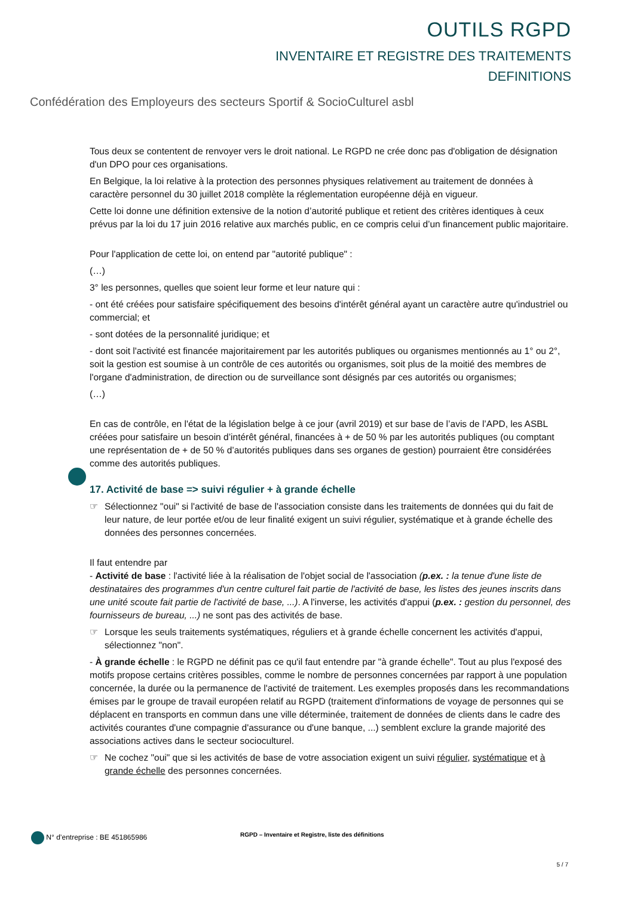OUTILS RGPD
INVENTAIRE ET REGISTRE DES TRAITEMENTS
DEFINITIONS
Confédération des Employeurs des secteurs Sportif & SocioCulturel asbl
Tous deux se contentent de renvoyer vers le droit national. Le RGPD ne crée donc pas d'obligation de désignation d'un DPO pour ces organisations.
En Belgique, la loi relative à la protection des personnes physiques relativement au traitement de données à caractère personnel du 30 juillet 2018 complète la réglementation européenne déjà en vigueur.
Cette loi donne une définition extensive de la notion d’autorité publique et retient des critères identiques à ceux prévus par la loi du 17 juin 2016 relative aux marchés public, en ce compris celui d’un financement public majoritaire.
Pour l'application de cette loi, on entend par "autorité publique" :
(…)
3° les personnes, quelles que soient leur forme et leur nature qui :
- ont été créées pour satisfaire spécifiquement des besoins d'intérêt général ayant un caractère autre qu'industriel ou commercial; et
- sont dotées de la personnalité juridique; et
- dont soit l'activité est financée majoritairement par les autorités publiques ou organismes mentionnés au 1° ou 2°, soit la gestion est soumise à un contrôle de ces autorités ou organismes, soit plus de la moitié des membres de l'organe d'administration, de direction ou de surveillance sont désignés par ces autorités ou organismes;
(…)
En cas de contrôle, en l'état de la législation belge à ce jour (avril 2019) et sur base de l’avis de l’APD, les ASBL créées pour satisfaire un besoin d’intérêt général, financées à + de 50 % par les autorités publiques (ou comptant une représentation de + de 50 % d’autorités publiques dans ses organes de gestion) pourraient être considérées comme des autorités publiques.
17. Activité de base => suivi régulier + à grande échelle
☞ Sélectionnez "oui" si l'activité de base de l'association consiste dans les traitements de données qui du fait de leur nature, de leur portée et/ou de leur finalité exigent un suivi régulier, systématique et à grande échelle des données des personnes concernées.
Il faut entendre par
- Activité de base : l'activité liée à la réalisation de l'objet social de l'association (p.ex. : la tenue d'une liste de destinataires des programmes d'un centre culturel fait partie de l'activité de base, les listes des jeunes inscrits dans une unité scoute fait partie de l'activité de base, ...). A l'inverse, les activités d'appui (p.ex. : gestion du personnel, des fournisseurs de bureau, ...) ne sont pas des activités de base.
☞ Lorsque les seuls traitements systématiques, réguliers et à grande échelle concernent les activités d'appui, sélectionnez "non".
- À grande échelle : le RGPD ne définit pas ce qu'il faut entendre par "à grande échelle". Tout au plus l'exposé des motifs propose certains critères possibles, comme le nombre de personnes concernées par rapport à une population concernée, la durée ou la permanence de l'activité de traitement. Les exemples proposés dans les recommandations émises par le groupe de travail européen relatif au RGPD (traitement d'informations de voyage de personnes qui se déplacent en transports en commun dans une ville déterminée, traitement de données de clients dans le cadre des activités courantes d'une compagnie d'assurance ou d'une banque, ...) semblent exclure la grande majorité des associations actives dans le secteur socioculturel.
☞ Ne cochez "oui" que si les activités de base de votre association exigent un suivi régulier, systématique et à grande échelle des personnes concernées.
N° d’entreprise : BE 451865986 RGPD – Inventaire et Registre, liste des définitions
5 / 7